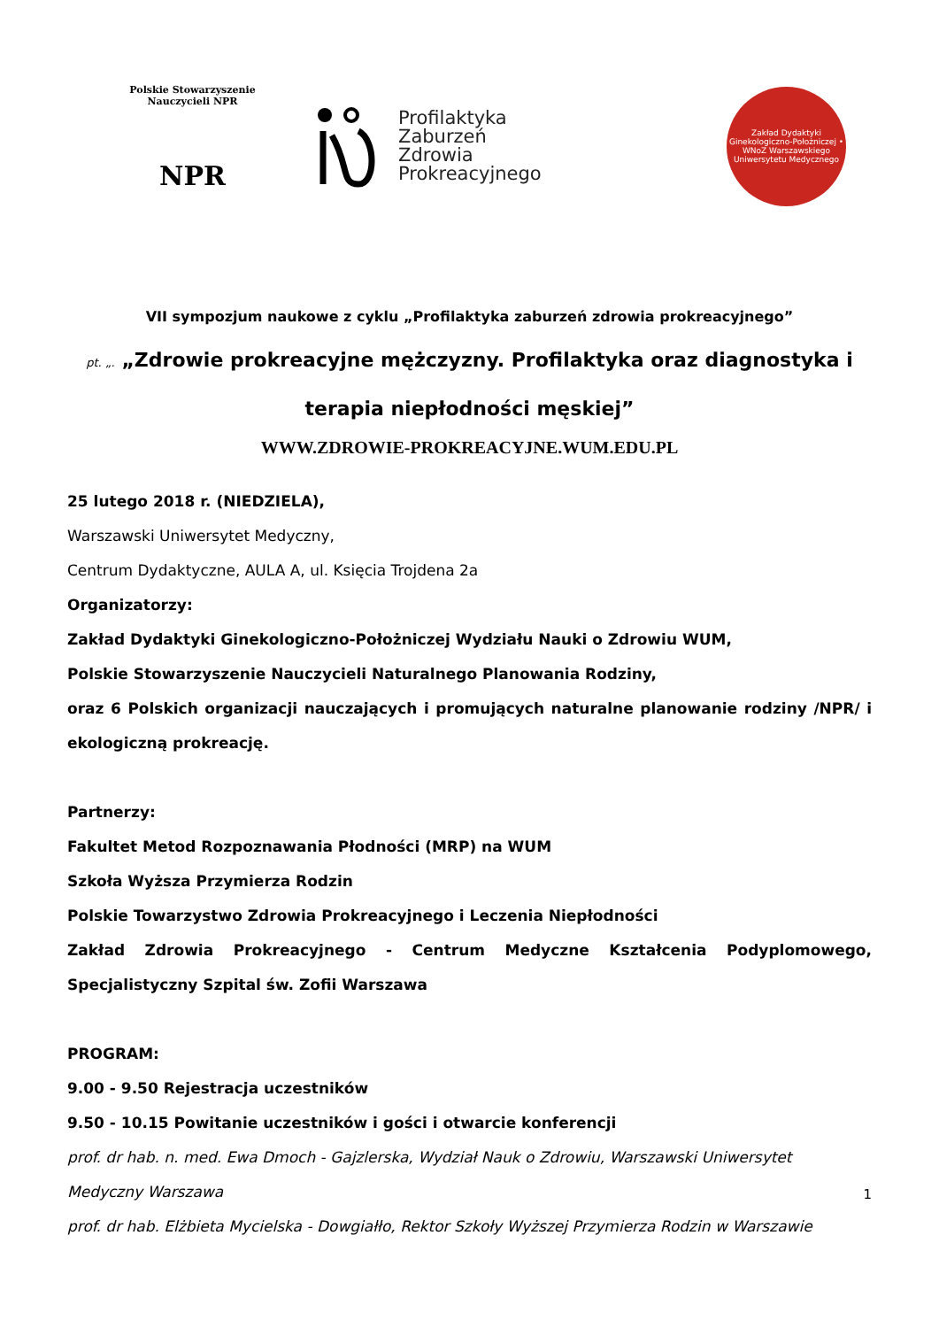Polskie Stowarzyszenie Nauczycieli NPR
NPR
Profilaktyka
Zaburzeń
Zdrowia
Prokreacyjnego
Zakład Dydaktyki Ginekologiczno-Położniczej • WNoZ Warszawskiego Uniwersytetu Medycznego
VII sympozjum naukowe z cyklu „Profilaktyka zaburzeń zdrowia prokreacyjnego”
pt. „. „Zdrowie prokreacyjne mężczyzny. Profilaktyka oraz diagnostyka i
terapia niepłodności męskiej”
WWW.ZDROWIE-PROKREACYJNE.WUM.EDU.PL
25 lutego 2018 r. (NIEDZIELA),
Warszawski Uniwersytet Medyczny,
Centrum Dydaktyczne, AULA A, ul. Księcia Trojdena 2a
Organizatorzy:
Zakład Dydaktyki Ginekologiczno-Położniczej Wydziału Nauki o Zdrowiu WUM,
Polskie Stowarzyszenie Nauczycieli Naturalnego Planowania Rodziny,
oraz 6 Polskich organizacji nauczających i promujących naturalne planowanie rodziny /NPR/ i ekologiczną prokreację.
Partnerzy:
Fakultet Metod Rozpoznawania Płodności (MRP) na WUM
Szkoła Wyższa Przymierza Rodzin
Polskie Towarzystwo Zdrowia Prokreacyjnego i Leczenia Niepłodności
Zakład Zdrowia Prokreacyjnego - Centrum Medyczne Kształcenia Podyplomowego, Specjalistyczny Szpital św. Zofii Warszawa
PROGRAM:
9.00 - 9.50 Rejestracja uczestników
9.50 - 10.15 Powitanie uczestników i gości i otwarcie konferencji
prof. dr hab. n. med. Ewa Dmoch - Gajzlerska, Wydział Nauk o Zdrowiu, Warszawski Uniwersytet
Medyczny Warszawa
prof. dr hab. Elżbieta Mycielska - Dowgiałło, Rektor Szkoły Wyższej Przymierza Rodzin w Warszawie
1